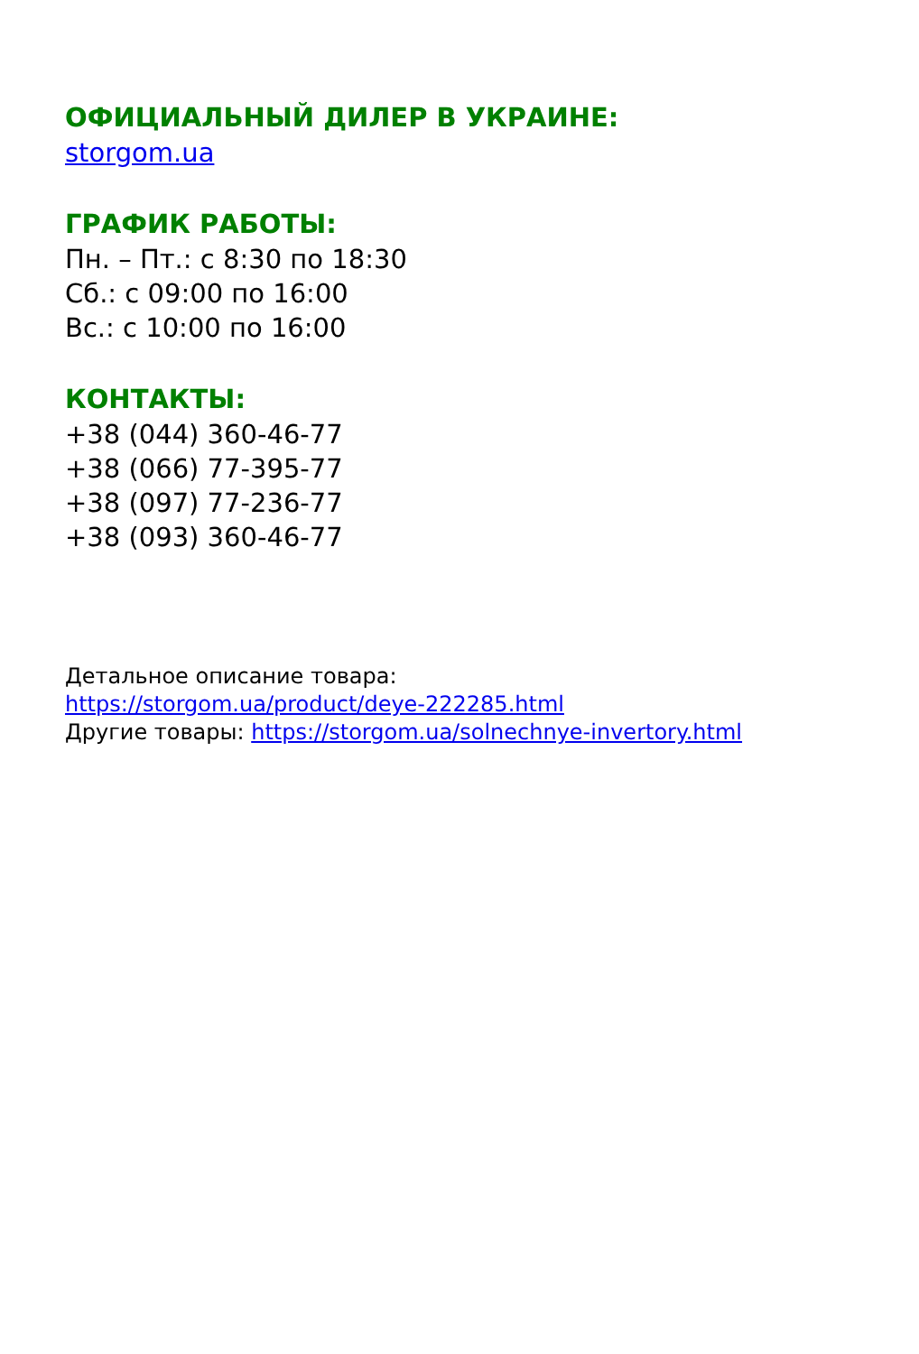ОФИЦИАЛЬНЫЙ ДИЛЕР В УКРАИНЕ:
storgom.ua
ГРАФИК РАБОТЫ:
Пн. – Пт.: с 8:30 по 18:30
Сб.: с 09:00 по 16:00
Вс.: с 10:00 по 16:00
КОНТАКТЫ:
+38 (044) 360-46-77
+38 (066) 77-395-77
+38 (097) 77-236-77
+38 (093) 360-46-77
Детальное описание товара:
https://storgom.ua/product/deye-222285.html
Другие товары: https://storgom.ua/solnechnye-invertory.html